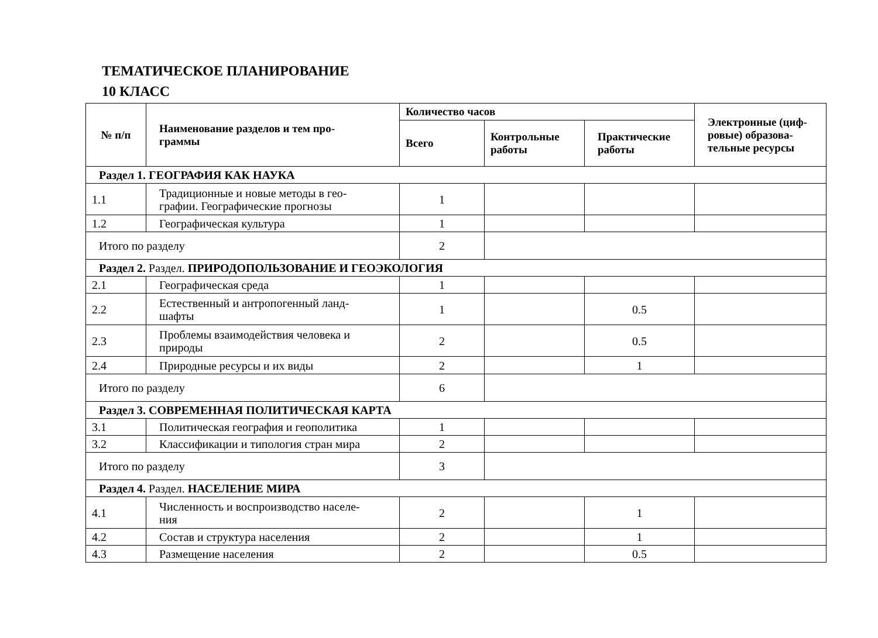ТЕМАТИЧЕСКОЕ ПЛАНИРОВАНИЕ
10 КЛАСС
| № п/п | Наименование разделов и тем про- граммы | Количество часов | | | Электронные (циф- ровые) образова- тельные ресурсы |
| --- | --- | --- | --- | --- | --- |
| | | Всего | Контрольные работы | Практические работы | |
| Раздел 1. ГЕОГРАФИЯ КАК НАУКА | | | | | |
| 1.1 | Традиционные и новые методы в гео- графии. Географические прогнозы | 1 | | | |
| 1.2 | Географическая культура | 1 | | | |
| Итого по разделу | | 2 | | | |
| Раздел 2. Раздел. ПРИРОДОПОЛЬЗОВАНИЕ И ГЕОЭКОЛОГИЯ | | | | | |
| 2.1 | Географическая среда | 1 | | | |
| 2.2 | Естественный и антропогенный ланд- шафты | 1 | | 0.5 | |
| 2.3 | Проблемы взаимодействия человека и природы | 2 | | 0.5 | |
| 2.4 | Природные ресурсы и их виды | 2 | | 1 | |
| Итого по разделу | | 6 | | | |
| Раздел 3. СОВРЕМЕННАЯ ПОЛИТИЧЕСКАЯ КАРТА | | | | | |
| 3.1 | Политическая география и геополитика | 1 | | | |
| 3.2 | Классификации и типология стран мира | 2 | | | |
| Итого по разделу | | 3 | | | |
| Раздел 4. Раздел. НАСЕЛЕНИЕ МИРА | | | | | |
| 4.1 | Численность и воспроизводство населе- ния | 2 | | 1 | |
| 4.2 | Состав и структура населения | 2 | | 1 | |
| 4.3 | Размещение населения | 2 | | 0.5 | |